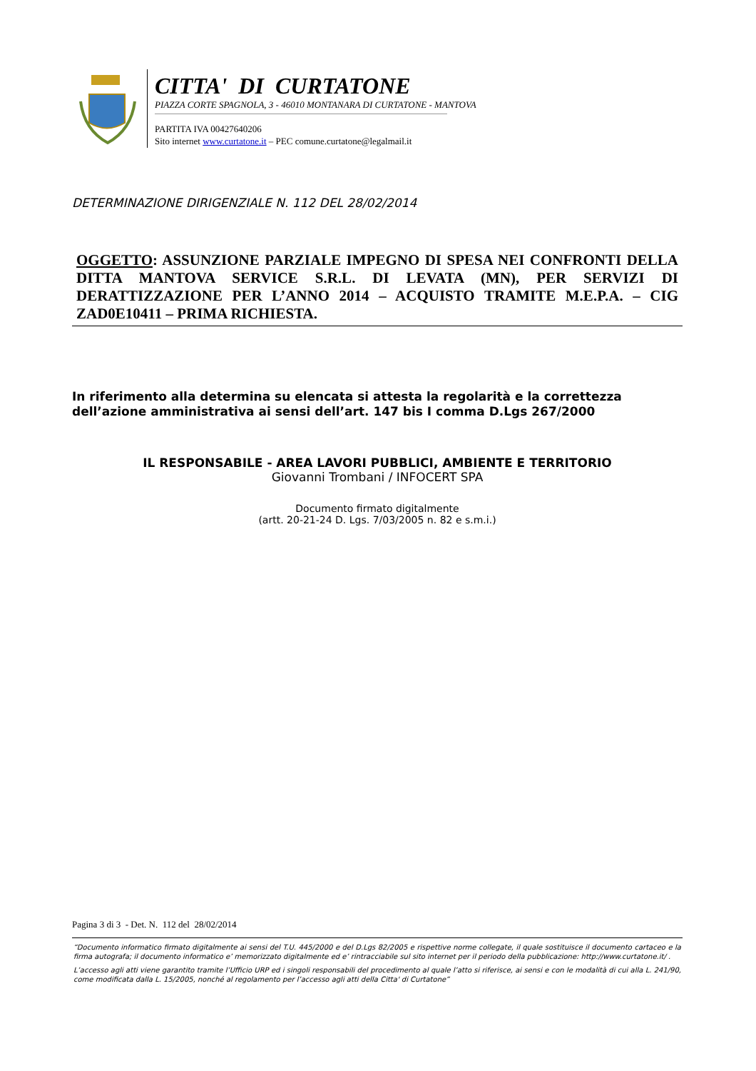CITTA' DI CURTATONE
PIAZZA CORTE SPAGNOLA, 3 - 46010 MONTANARA DI CURTATONE - MANTOVA
PARTITA IVA 00427640206
Sito internet www.curtatone.it – PEC comune.curtatone@legalmail.it
DETERMINAZIONE DIRIGENZIALE N. 112 DEL 28/02/2014
OGGETTO: ASSUNZIONE PARZIALE IMPEGNO DI SPESA NEI CONFRONTI DELLA DITTA MANTOVA SERVICE S.R.L. DI LEVATA (MN), PER SERVIZI DI DERATTIZZAZIONE PER L’ANNO 2014 – ACQUISTO TRAMITE M.E.P.A. – CIG ZAD0E10411 – PRIMA RICHIESTA.
In riferimento alla determina su elencata si attesta la regolarità e la correttezza
dell’azione amministrativa ai sensi dell’art. 147 bis I comma D.Lgs 267/2000
IL RESPONSABILE - AREA LAVORI PUBBLICI, AMBIENTE E TERRITORIO
Giovanni Trombani / INFOCERT SPA
Documento firmato digitalmente
(artt. 20-21-24 D. Lgs. 7/03/2005 n. 82 e s.m.i.)
Pagina 3 di 3 - Det. N. 112 del 28/02/2014
“Documento informatico firmato digitalmente ai sensi del T.U. 445/2000 e del D.Lgs 82/2005 e rispettive norme collegate, il quale sostituisce il documento cartaceo e la firma autografa; il documento informatico e’ memorizzato digitalmente ed e’ rintracciabile sul sito internet per il periodo della pubblicazione: http://www.curtatone.it/ .
L’accesso agli atti viene garantito tramite l’Ufficio URP ed i singoli responsabili del procedimento al quale l’atto si riferisce, ai sensi e con le modalità di cui alla L. 241/90, come modificata dalla L. 15/2005, nonché al regolamento per l’accesso agli atti della Citta' di Curtatone”